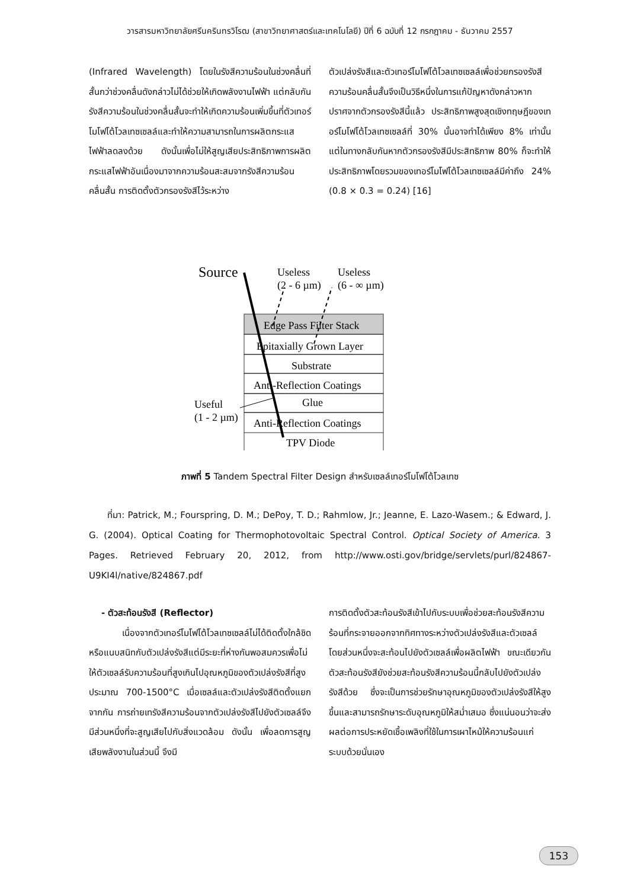วารสารมหาวิทยาลัยศรีนครินทรวิโรฒ (สาขาวิทยาศาสตร์และเทคโนโลยี) ปีที่ 6 ฉบับที่ 12 กรกฎาคม - ธันวาคม 2557
(Infrared Wavelength) โดยในรังสีความร้อนในช่วงคลื่นที่สั้นกว่าช่วงคลื่นดังกล่าวไม่ได้ช่วยให้เกิดพลังงานไฟฟ้า แต่กลับกันรังสีความร้อนในช่วงคลื่นสั้นจะทำให้เกิดความร้อนเพิ่มขึ้นที่ตัวเทอร์โมโฟโต้โวลเทซเซลล์และทำให้ความสามารถในการผลิตกระแสไฟฟ้าลดลงด้วย ดังนั้นเพื่อไม่ให้สูญเสียประสิทธิภาพการผลิตกระแสไฟฟ้าอันเนื่องมาจากความร้อนสะสมจากรังสีความร้อนคลื่นสั้น การติดตั้งตัวกรองรังสีไว้ระหว่าง
ตัวเปล่งรังสีและตัวเทอร์โมโฟโต้โวลเทซเซลล์เพื่อช่วยกรองรังสีความร้อนคลื่นสั้นจึงเป็นวิธีหนึ่งในการแก้ปัญหาดังกล่าวหากปราศจากตัวกรองรังสีนี้แล้ว ประสิทธิภาพสูงสุดเชิงทฤษฎีของเทอร์โมโฟโต้โวลเทซเซลล์ที่ 30% นั้นอาจทำได้เพียง 8% เท่านั้น แต่ในทางกลับกันหากตัวกรองรังสีมีประสิทธิภาพ 80% ก็จะทำให้ประสิทธิภาพโดยรวมของเทอร์โมโฟโต้โวลเทซเซลล์มีค่าถึง 24% (0.8 × 0.3 = 0.24) [16]
Source
Useless
(2 - 6 µm)
Useless
(6 - ∞ µm)
Edge Pass Filter Stack
Epitaxially Grown Layer
Substrate
Anti-Reflection Coatings
Glue
Anti-Reflection Coatings
TPV Diode
Useful
(1 - 2 µm)
ภาพที่ 5 Tandem Spectral Filter Design สำหรับเซลล์เทอร์โมโฟโต้โวลเทซ
ที่มา: Patrick, M.; Fourspring, D. M.; DePoy, T. D.; Rahmlow, Jr.; Jeanne, E. Lazo-Wasem.; & Edward, J. G. (2004). Optical Coating for Thermophotovoltaic Spectral Control. Optical Society of America. 3 Pages. Retrieved February 20, 2012, from http://www.osti.gov/bridge/servlets/purl/824867-U9KI4l/native/824867.pdf
- ตัวสะท้อนรังสี (Reflector)
เนื่องจากตัวเทอร์โมโฟโต้โวลเทซเซลล์ไม่ได้ติดตั้งใกล้ชิดหรือแนบสนิทกับตัวเปล่งรังสีแต่มีระยะที่ห่างกันพอสมควรเพื่อไม่ให้ตัวเซลล์รับความร้อนที่สูงเกินไปอุณหภูมิของตัวเปล่งรังสีที่สูงประมาณ 700-1500°C เมื่อเซลล์และตัวเปล่งรังสีติดตั้งแยกจากกัน การถ่ายเทรังสีความร้อนจากตัวเปล่งรังสีไปยังตัวเซลล์จึงมีส่วนหนึ่งที่จะสูญเสียไปกับสิ่งแวดล้อม ดังนั้น เพื่อลดการสูญเสียพลังงานในส่วนนี้ จึงมี
การติดตั้งตัวสะท้อนรังสีเข้าไปกับระบบเพื่อช่วยสะท้อนรังสีความร้อนที่กระจายออกจากทิศทางระหว่างตัวเปล่งรังสีและตัวเซลล์ โดยส่วนหนึ่งจะสะท้อนไปยังตัวเซลล์เพื่อผลิตไฟฟ้า ขณะเดียวกันตัวสะท้อนรังสียังช่วยสะท้อนรังสีความร้อนนี้กลับไปยังตัวเปล่งรังสีด้วย ซึ่งจะเป็นการช่วยรักษาอุณหภูมิของตัวเปล่งรังสีให้สูงขึ้นและสามารถรักษาระดับอุณหภูมิให้สม่ำเสมอ ซึ่งแน่นอนว่าจะส่งผลต่อการประหยัดเชื้อเพลิงที่ใช้ในการเผาไหม้ให้ความร้อนแก่ระบบด้วยนั่นเอง
153